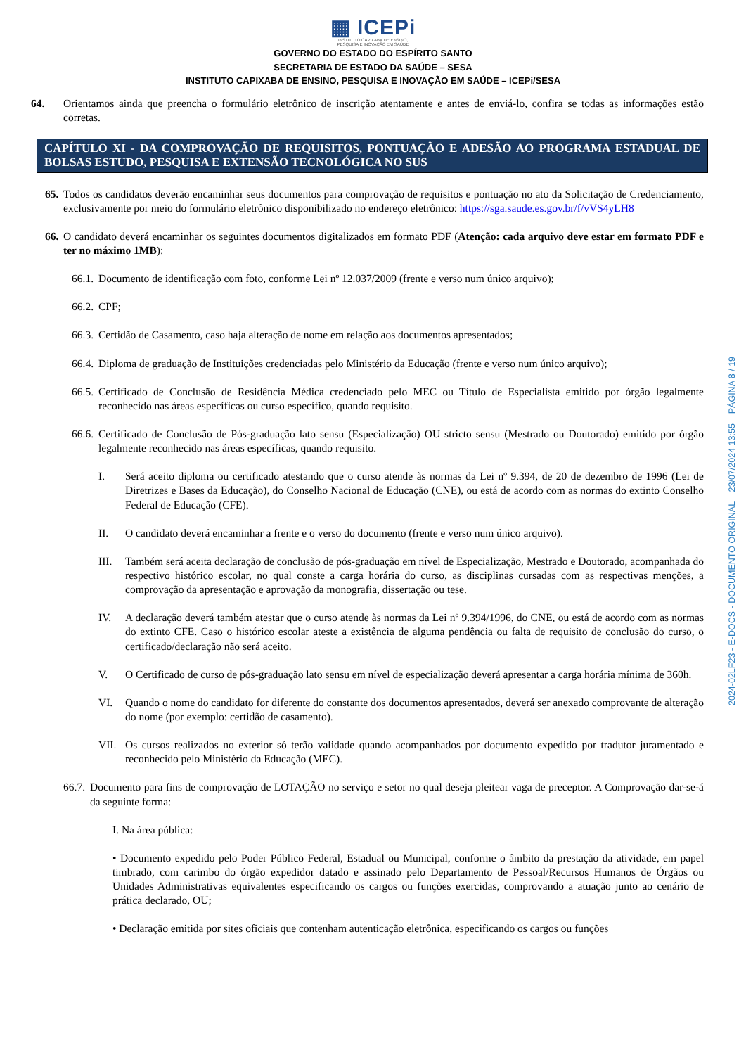▦ ICEPi
INSTITUTO CAPIXABA DE ENSINO,
PESQUISA E INOVAÇÃO EM SAÚDE
GOVERNO DO ESTADO DO ESPÍRITO SANTO
SECRETARIA DE ESTADO DA SAÚDE – SESA
INSTITUTO CAPIXABA DE ENSINO, PESQUISA E INOVAÇÃO EM SAÚDE – ICEPi/SESA
64. Orientamos ainda que preencha o formulário eletrônico de inscrição atentamente e antes de enviá-lo, confira se todas as informações estão corretas.
CAPÍTULO XI - DA COMPROVAÇÃO DE REQUISITOS, PONTUAÇÃO E ADESÃO AO PROGRAMA ESTADUAL DE BOLSAS ESTUDO, PESQUISA E EXTENSÃO TECNOLÓGICA NO SUS
65. Todos os candidatos deverão encaminhar seus documentos para comprovação de requisitos e pontuação no ato da Solicitação de Credenciamento, exclusivamente por meio do formulário eletrônico disponibilizado no endereço eletrônico: https://sga.saude.es.gov.br/f/vVS4yLH8
66. O candidato deverá encaminhar os seguintes documentos digitalizados em formato PDF (Atenção: cada arquivo deve estar em formato PDF e ter no máximo 1MB):
66.1. Documento de identificação com foto, conforme Lei nº 12.037/2009 (frente e verso num único arquivo);
66.2. CPF;
66.3. Certidão de Casamento, caso haja alteração de nome em relação aos documentos apresentados;
66.4. Diploma de graduação de Instituições credenciadas pelo Ministério da Educação (frente e verso num único arquivo);
66.5. Certificado de Conclusão de Residência Médica credenciado pelo MEC ou Título de Especialista emitido por órgão legalmente reconhecido nas áreas específicas ou curso específico, quando requisito.
66.6. Certificado de Conclusão de Pós-graduação lato sensu (Especialização) OU stricto sensu (Mestrado ou Doutorado) emitido por órgão legalmente reconhecido nas áreas específicas, quando requisito.
I. Será aceito diploma ou certificado atestando que o curso atende às normas da Lei nº 9.394, de 20 de dezembro de 1996 (Lei de Diretrizes e Bases da Educação), do Conselho Nacional de Educação (CNE), ou está de acordo com as normas do extinto Conselho Federal de Educação (CFE).
II. O candidato deverá encaminhar a frente e o verso do documento (frente e verso num único arquivo).
III. Também será aceita declaração de conclusão de pós-graduação em nível de Especialização, Mestrado e Doutorado, acompanhada do respectivo histórico escolar, no qual conste a carga horária do curso, as disciplinas cursadas com as respectivas menções, a comprovação da apresentação e aprovação da monografia, dissertação ou tese.
IV. A declaração deverá também atestar que o curso atende às normas da Lei nº 9.394/1996, do CNE, ou está de acordo com as normas do extinto CFE. Caso o histórico escolar ateste a existência de alguma pendência ou falta de requisito de conclusão do curso, o certificado/declaração não será aceito.
V. O Certificado de curso de pós-graduação lato sensu em nível de especialização deverá apresentar a carga horária mínima de 360h.
VI. Quando o nome do candidato for diferente do constante dos documentos apresentados, deverá ser anexado comprovante de alteração do nome (por exemplo: certidão de casamento).
VII. Os cursos realizados no exterior só terão validade quando acompanhados por documento expedido por tradutor juramentado e reconhecido pelo Ministério da Educação (MEC).
66.7. Documento para fins de comprovação de LOTAÇÃO no serviço e setor no qual deseja pleitear vaga de preceptor. A Comprovação dar-se-á da seguinte forma:
I. Na área pública:
• Documento expedido pelo Poder Público Federal, Estadual ou Municipal, conforme o âmbito da prestação da atividade, em papel timbrado, com carimbo do órgão expedidor datado e assinado pelo Departamento de Pessoal/Recursos Humanos de Órgãos ou Unidades Administrativas equivalentes especificando os cargos ou funções exercidas, comprovando a atuação junto ao cenário de prática declarado, OU;
• Declaração emitida por sites oficiais que contenham autenticação eletrônica, especificando os cargos ou funções
2024-02LF23 - E-DOCS - DOCUMENTO ORIGINAL 23/07/2024 13:55 PÁGINA 8 / 19